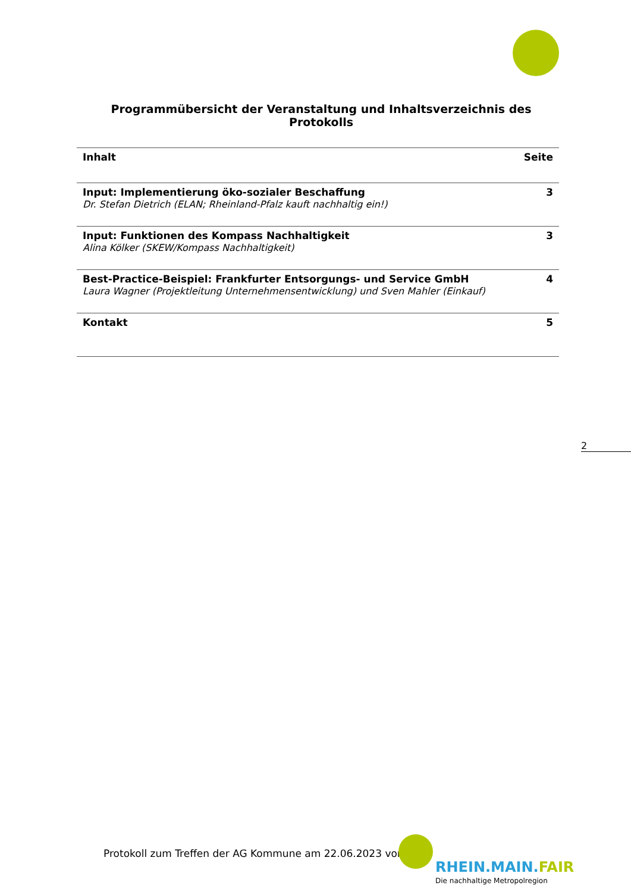Programmübersicht der Veranstaltung und Inhaltsverzeichnis des Protokolls
| Inhalt | Seite |
| --- | --- |
| Input: Implementierung öko-sozialer Beschaffung Dr. Stefan Dietrich (ELAN; Rheinland-Pfalz kauft nachhaltig ein!) | 3 |
| Input: Funktionen des Kompass Nachhaltigkeit Alina Kölker (SKEW/Kompass Nachhaltigkeit) | 3 |
| Best-Practice-Beispiel: Frankfurter Entsorgungs- und Service GmbH Laura Wagner (Projektleitung Unternehmensentwicklung) und Sven Mahler (Einkauf) | 4 |
| Kontakt | 5 |
2
Protokoll zum Treffen der AG Kommune am 22.06.2023 von
RHEIN.MAIN.FAIR
Die nachhaltige Metropolregion